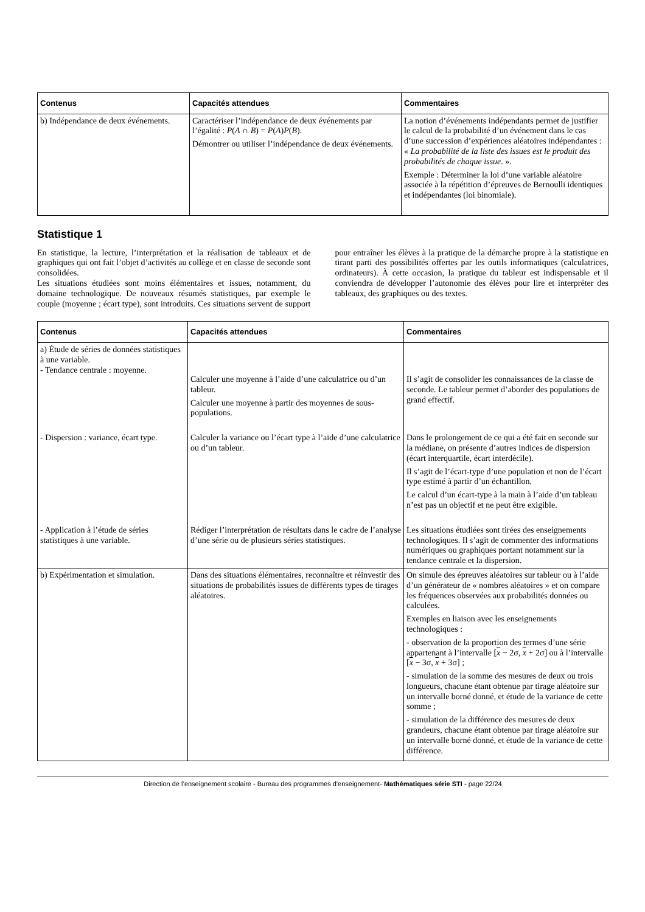| Contenus | Capacités attendues | Commentaires |
| --- | --- | --- |
| b) Indépendance de deux événements. | Caractériser l’indépendance de deux événements par l’égalité : P ( A ∩ B ) = P ( A ) P ( B ). Démontrer ou utiliser l’indépendance de deux événements. | La notion d’événements indépendants permet de justifier le calcul de la probabilité d’un événement dans le cas d’une succession d’expériences aléatoires indépendantes : « La probabilité de la liste des issues est le produit des probabilités de chaque issue . ». Exemple : Déterminer la loi d’une variable aléatoire associée à la répétition d’épreuves de Bernoulli identiques et indépendantes (loi binomiale). |
Statistique 1
En statistique, la lecture, l’interprétation et la réalisation de tableaux et de graphiques qui ont fait l’objet d’activités au collège et en classe de seconde sont consolidées.
Les situations étudiées sont moins élémentaires et issues, notamment, du domaine technologique. De nouveaux résumés statistiques, par exemple le couple (moyenne ; écart type), sont introduits. Ces situations servent de support pour entraîner les élèves à la pratique de la démarche propre à la statistique en tirant parti des possibilités offertes par les outils informatiques (calculatrices, ordinateurs). À cette occasion, la pratique du tableur est indispensable et il conviendra de développer l’autonomie des élèves pour lire et interpréter des tableaux, des graphiques ou des textes.
| Contenus | Capacités attendues | Commentaires |
| --- | --- | --- |
| a) Étude de séries de données statistiques à une variable. - Tendance centrale : moyenne. | Calculer une moyenne à l’aide d’une calculatrice ou d’un tableur. Calculer une moyenne à partir des moyennes de sous-populations. | Il s’agit de consolider les connaissances de la classe de seconde. Le tableur permet d’aborder des populations de grand effectif. |
| - Dispersion : variance, écart type. | Calculer la variance ou l’écart type à l’aide d’une calculatrice ou d’un tableur. | Dans le prolongement de ce qui a été fait en seconde sur la médiane, on présente d’autres indices de dispersion (écart interquartile, écart interdécile). Il s’agit de l’écart-type d’une population et non de l’écart type estimé à partir d’un échantillon. Le calcul d’un écart-type à la main à l’aide d’un tableau n’est pas un objectif et ne peut être exigible. |
| - Application à l’étude de séries statistiques à une variable. | Rédiger l’interprétation de résultats dans le cadre de l’analyse d’une série ou de plusieurs séries statistiques. | Les situations étudiées sont tirées des enseignements technologiques. Il s’agit de commenter des informations numériques ou graphiques portant notamment sur la tendance centrale et la dispersion. |
| b) Expérimentation et simulation. | Dans des situations élémentaires, reconnaître et réinvestir des situations de probabilités issues de différents types de tirages aléatoires. | On simule des épreuves aléatoires sur tableur ou à l’aide d’un générateur de « nombres aléatoires » et on compare les fréquences observées aux probabilités données ou calculées. Exemples en liaison avec les enseignements technologiques : - observation de la proportion des termes d’une série appartenant à l’intervalle [ x − 2σ, x + 2σ] ou à l’intervalle [ x − 3σ, x + 3σ] ; - simulation de la somme des mesures de deux ou trois longueurs, chacune étant obtenue par tirage aléatoire sur un intervalle borné donné, et étude de la variance de cette somme ; - simulation de la différence des mesures de deux grandeurs, chacune étant obtenue par tirage aléatoire sur un intervalle borné donné, et étude de la variance de cette différence. |
Direction de l’enseignement scolaire - Bureau des programmes d'enseignement- Mathématiques série STI - page 22/24